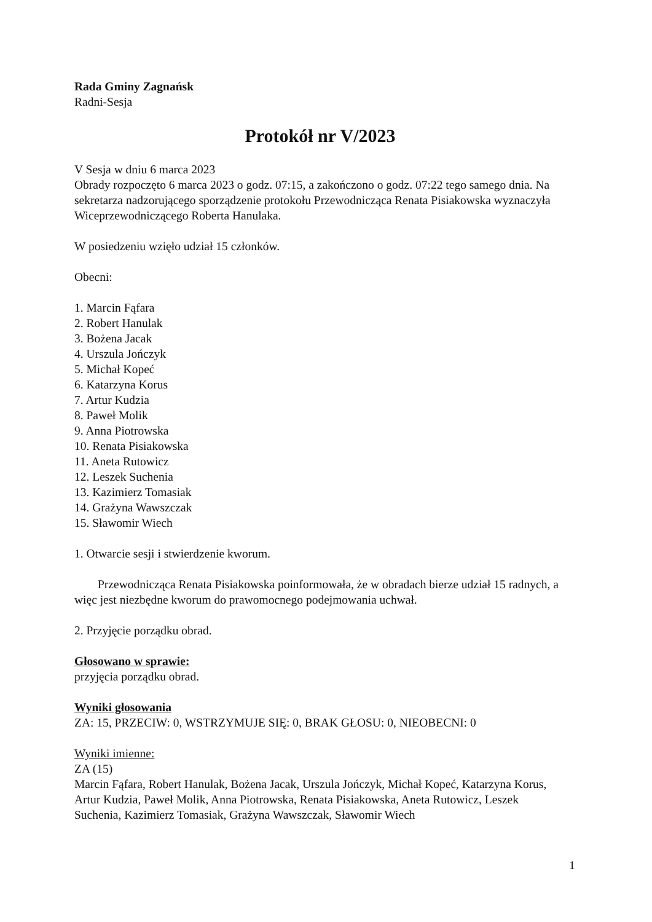Rada Gminy Zagnańsk
Radni-Sesja
Protokół nr V/2023
V Sesja w dniu 6 marca 2023
Obrady rozpoczęto 6 marca 2023 o godz. 07:15, a zakończono o godz. 07:22 tego samego dnia. Na sekretarza nadzorującego sporządzenie protokołu Przewodnicząca Renata Pisiakowska wyznaczyła Wiceprzewodniczącego Roberta Hanulaka.
W posiedzeniu wzięło udział 15 członków.
Obecni:
1. Marcin Fąfara
2. Robert Hanulak
3. Bożena Jacak
4. Urszula Jończyk
5. Michał Kopeć
6. Katarzyna Korus
7. Artur Kudzia
8. Paweł Molik
9. Anna Piotrowska
10. Renata Pisiakowska
11. Aneta Rutowicz
12. Leszek Suchenia
13. Kazimierz Tomasiak
14. Grażyna Wawszczak
15. Sławomir Wiech
1. Otwarcie sesji i stwierdzenie kworum.
Przewodnicząca Renata Pisiakowska poinformowała, że w obradach bierze udział 15 radnych, a więc jest niezbędne kworum do prawomocnego podejmowania uchwał.
2. Przyjęcie porządku obrad.
Głosowano w sprawie:
przyjęcia porządku obrad.
Wyniki głosowania
ZA: 15, PRZECIW: 0, WSTRZYMUJE SIĘ: 0, BRAK GŁOSU: 0, NIEOBECNI: 0
Wyniki imienne:
ZA (15)
Marcin Fąfara, Robert Hanulak, Bożena Jacak, Urszula Jończyk, Michał Kopeć, Katarzyna Korus, Artur Kudzia, Paweł Molik, Anna Piotrowska, Renata Pisiakowska, Aneta Rutowicz, Leszek Suchenia, Kazimierz Tomasiak, Grażyna Wawszczak, Sławomir Wiech
1